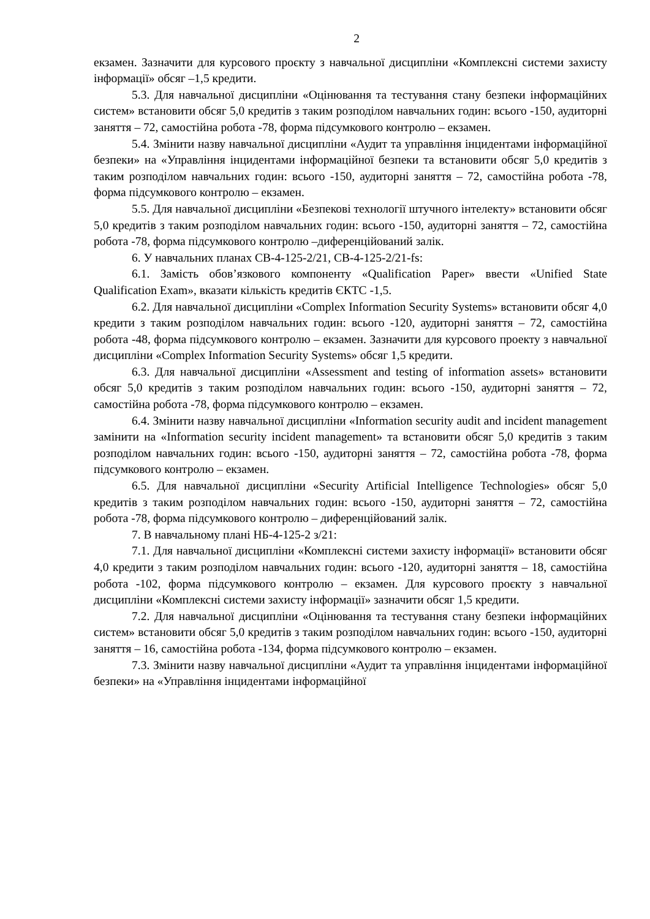2
екзамен. Зазначити для курсового проєкту з навчальної дисципліни «Комплексні системи захисту інформації» обсяг –1,5 кредити.
5.3. Для навчальної дисципліни «Оцінювання та тестування стану безпеки інформаційних систем» встановити обсяг 5,0 кредитів з таким розподілом навчальних годин: всього -150, аудиторні заняття – 72, самостійна робота -78, форма підсумкового контролю – екзамен.
5.4. Змінити назву навчальної дисципліни «Аудит та управління інцидентами інформаційної безпеки» на «Управління інцидентами інформаційної безпеки та встановити обсяг 5,0 кредитів з таким розподілом навчальних годин: всього -150, аудиторні заняття – 72, самостійна робота -78, форма підсумкового контролю – екзамен.
5.5. Для навчальної дисципліни «Безпекові технології штучного інтелекту» встановити обсяг 5,0 кредитів з таким розподілом навчальних годин: всього -150, аудиторні заняття – 72, самостійна робота -78, форма підсумкового контролю –диференційований залік.
6. У навчальних планах СВ-4-125-2/21, СВ-4-125-2/21-fs:
6.1. Замість обов’язкового компоненту «Qualification Paper» ввести «Unified State Qualification Exam», вказати кількість кредитів ЄКТС -1,5.
6.2. Для навчальної дисципліни «Complex Information Security Systems» встановити обсяг 4,0 кредити з таким розподілом навчальних годин: всього -120, аудиторні заняття – 72, самостійна робота -48, форма підсумкового контролю – екзамен. Зазначити для курсового проекту з навчальної дисципліни «Complex Information Security Systems» обсяг 1,5 кредити.
6.3. Для навчальної дисципліни «Assessment and testing of information assets» встановити обсяг 5,0 кредитів з таким розподілом навчальних годин: всього -150, аудиторні заняття – 72, самостійна робота -78, форма підсумкового контролю – екзамен.
6.4. Змінити назву навчальної дисципліни «Information security audit and incident management замінити на «Information security incident management» та встановити обсяг 5,0 кредитів з таким розподілом навчальних годин: всього -150, аудиторні заняття – 72, самостійна робота -78, форма підсумкового контролю – екзамен.
6.5. Для навчальної дисципліни «Security Artificial Intelligence Technologies» обсяг 5,0 кредитів з таким розподілом навчальних годин: всього -150, аудиторні заняття – 72, самостійна робота -78, форма підсумкового контролю – диференційований залік.
7. В навчальному плані НБ-4-125-2 з/21:
7.1. Для навчальної дисципліни «Комплексні системи захисту інформації» встановити обсяг 4,0 кредити з таким розподілом навчальних годин: всього -120, аудиторні заняття – 18, самостійна робота -102, форма підсумкового контролю – екзамен. Для курсового проєкту з навчальної дисципліни «Комплексні системи захисту інформації» зазначити обсяг 1,5 кредити.
7.2. Для навчальної дисципліни «Оцінювання та тестування стану безпеки інформаційних систем» встановити обсяг 5,0 кредитів з таким розподілом навчальних годин: всього -150, аудиторні заняття – 16, самостійна робота -134, форма підсумкового контролю – екзамен.
7.3. Змінити назву навчальної дисципліни «Аудит та управління інцидентами інформаційної безпеки» на «Управління інцидентами інформаційної